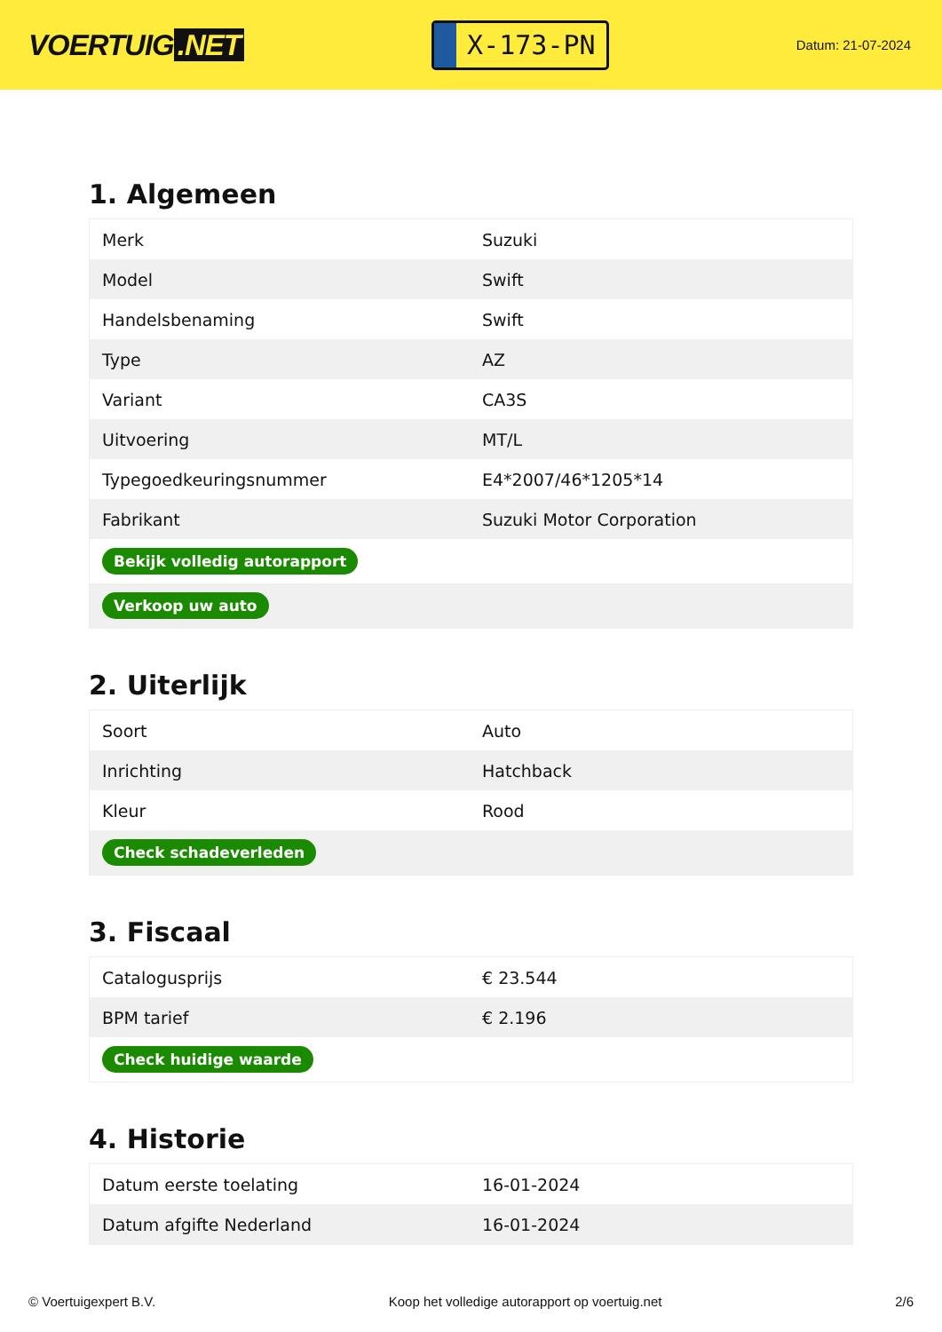VOERTUIG.NET
X-173-PN
Datum: 21-07-2024
1. Algemeen
| Merk | Suzuki |
| Model | Swift |
| Handelsbenaming | Swift |
| Type | AZ |
| Variant | CA3S |
| Uitvoering | MT/L |
| Typegoedkeuringsnummer | E4*2007/46*1205*14 |
| Fabrikant | Suzuki Motor Corporation |
| Bekijk volledig autorapport | |
| Verkoop uw auto | |
2. Uiterlijk
| Soort | Auto |
| Inrichting | Hatchback |
| Kleur | Rood |
| Check schadeverleden | |
3. Fiscaal
| Catalogusprijs | € 23.544 |
| BPM tarief | € 2.196 |
| Check huidige waarde | |
4. Historie
| Datum eerste toelating | 16-01-2024 |
| Datum afgifte Nederland | 16-01-2024 |
© Voertuigexpert B.V. Koop het volledige autorapport op voertuig.net 2/6